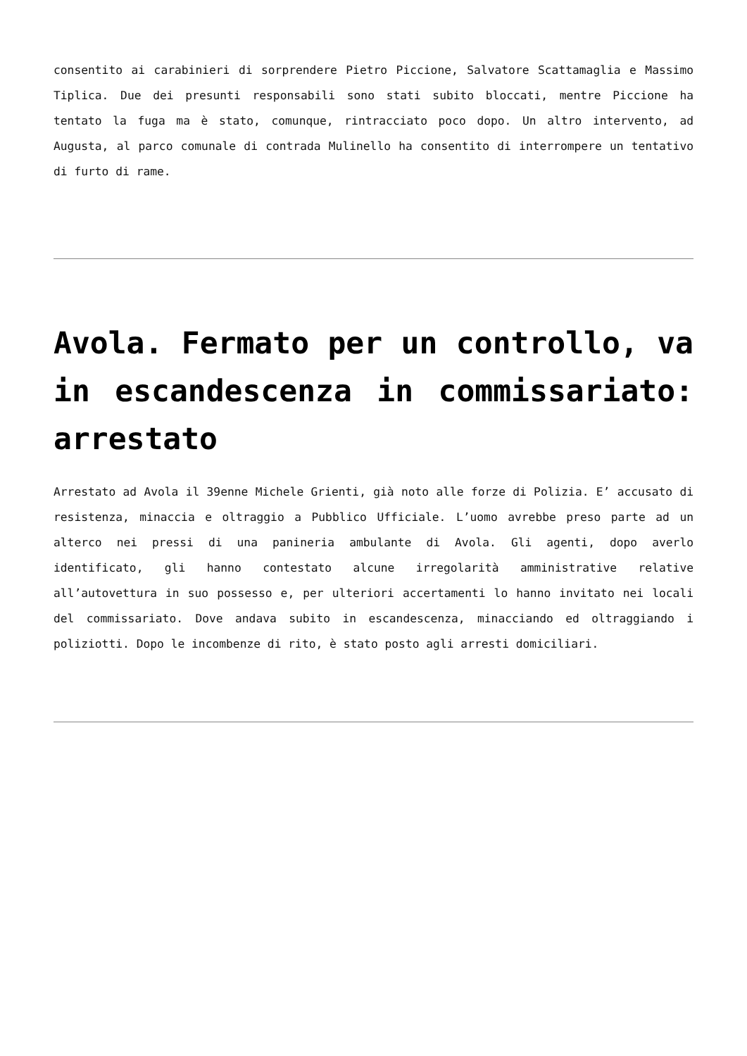consentito ai carabinieri di sorprendere Pietro Piccione, Salvatore Scattamaglia e Massimo Tiplica. Due dei presunti responsabili sono stati subito bloccati, mentre Piccione ha tentato la fuga ma è stato, comunque, rintracciato poco dopo. Un altro intervento, ad Augusta, al parco comunale di contrada Mulinello ha consentito di interrompere un tentativo di furto di rame.
Avola. Fermato per un controllo, va in escandescenza in commissariato: arrestato
Arrestato ad Avola il 39enne Michele Grienti, già noto alle forze di Polizia. E’ accusato di resistenza, minaccia e oltraggio a Pubblico Ufficiale. L’uomo avrebbe preso parte ad un alterco nei pressi di una panineria ambulante di Avola. Gli agenti, dopo averlo identificato, gli hanno contestato alcune irregolarità amministrative relative all’autovettura in suo possesso e, per ulteriori accertamenti lo hanno invitato nei locali del commissariato. Dove andava subito in escandescenza, minacciando ed oltraggiando i poliziotti. Dopo le incombenze di rito, è stato posto agli arresti domiciliari.